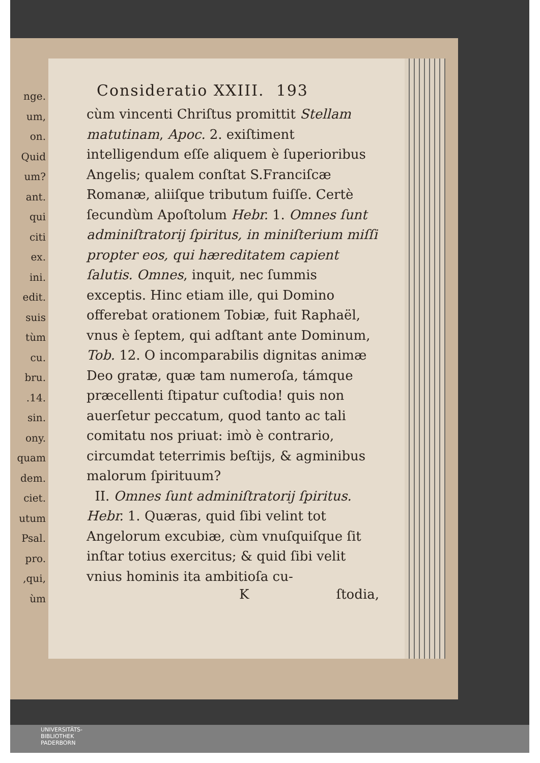nge.
um,
on.
Quid
um?
ant.
qui
citi
ex.
ini.
edit.
suis
tùm
cu.
bru.
.14.
sin.
ony.
quam
dem.
ciet.
utum
Psal.
pro.
,qui,
ùm
Consideratio XXIII. 193
cùm vincenti Chriſtus promittit Stellam matutinam, Apoc. 2. exiſtiment intelligendum eſſe aliquem è ſuperioribus Angelis; qualem conſtat S.Franciſcæ Romanæ, aliiſque tributum fuiſſe. Certè ſecundùm Apoſtolum Hebr. 1. Omnes ſunt adminiſtratorij ſpiritus, in miniſterium miſſi propter eos, qui hæreditatem capient ſalutis. Omnes, inquit, nec ſummis exceptis. Hinc etiam ille, qui Domino offerebat orationem Tobiæ, fuit Raphaël, vnus è ſeptem, qui adſtant ante Dominum, Tob. 12. O incomparabilis dignitas animæ Deo gratæ, quæ tam numeroſa, támque præcellenti ſtipatur cuſtodia! quis non auerſetur peccatum, quod tanto ac tali comitatu nos priuat: imò è contrario, circumdat teterrimis beſtijs, & agminibus malorum ſpirituum?
II. Omnes ſunt adminiſtratorij ſpiritus. Hebr. 1. Quæras, quid ſibi velint tot Angelorum excubiæ, cùm vnuſquiſque ſit inſtar totius exercitus; & quid ſibi velit vnius hominis ita ambitioſa cu-
K ſtodia,
UNIVERSITÄTS-
BIBLIOTHEK
PADERBORN